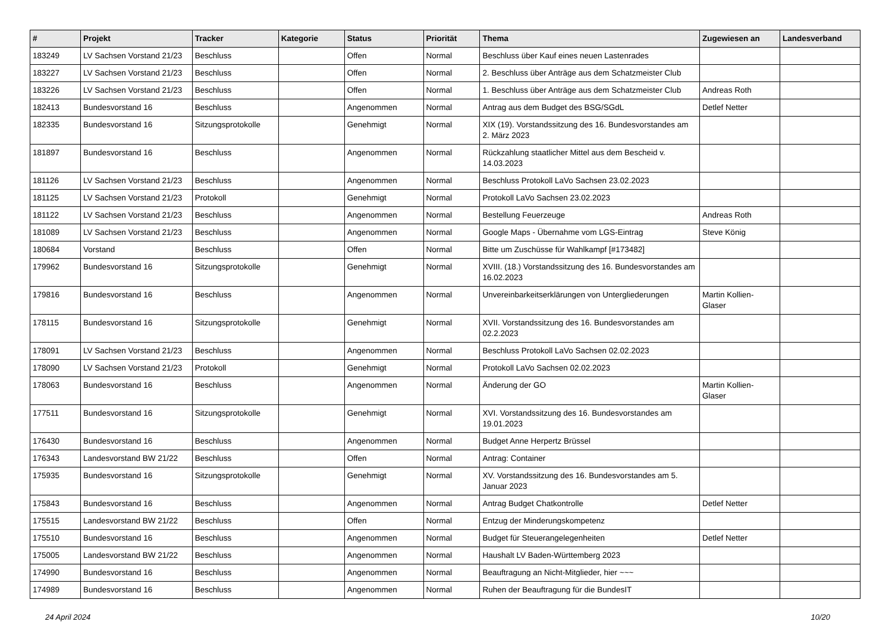| # | Projekt | Tracker | Kategorie | Status | Priorität | Thema | Zugewiesen an | Landesverband |
| --- | --- | --- | --- | --- | --- | --- | --- | --- |
| 183249 | LV Sachsen Vorstand 21/23 | Beschluss | | Offen | Normal | Beschluss über Kauf eines neuen Lastenrades | | |
| 183227 | LV Sachsen Vorstand 21/23 | Beschluss | | Offen | Normal | 2. Beschluss über Anträge aus dem Schatzmeister Club | | |
| 183226 | LV Sachsen Vorstand 21/23 | Beschluss | | Offen | Normal | 1. Beschluss über Anträge aus dem Schatzmeister Club | Andreas Roth | |
| 182413 | Bundesvorstand 16 | Beschluss | | Angenommen | Normal | Antrag aus dem Budget des BSG/SGdL | Detlef Netter | |
| 182335 | Bundesvorstand 16 | Sitzungsprotokolle | | Genehmigt | Normal | XIX (19). Vorstandssitzung des 16. Bundesvorstandes am 2. März 2023 | | |
| 181897 | Bundesvorstand 16 | Beschluss | | Angenommen | Normal | Rückzahlung staatlicher Mittel aus dem Bescheid v. 14.03.2023 | | |
| 181126 | LV Sachsen Vorstand 21/23 | Beschluss | | Angenommen | Normal | Beschluss Protokoll LaVo Sachsen 23.02.2023 | | |
| 181125 | LV Sachsen Vorstand 21/23 | Protokoll | | Genehmigt | Normal | Protokoll LaVo Sachsen 23.02.2023 | | |
| 181122 | LV Sachsen Vorstand 21/23 | Beschluss | | Angenommen | Normal | Bestellung Feuerzeuge | Andreas Roth | |
| 181089 | LV Sachsen Vorstand 21/23 | Beschluss | | Angenommen | Normal | Google Maps - Übernahme vom LGS-Eintrag | Steve König | |
| 180684 | Vorstand | Beschluss | | Offen | Normal | Bitte um Zuschüsse für Wahlkampf [#173482] | | |
| 179962 | Bundesvorstand 16 | Sitzungsprotokolle | | Genehmigt | Normal | XVIII. (18.) Vorstandssitzung des 16. Bundesvorstandes am 16.02.2023 | | |
| 179816 | Bundesvorstand 16 | Beschluss | | Angenommen | Normal | Unvereinbarkeitserklärungen von Untergliederungen | Martin Kollien-Glaser | |
| 178115 | Bundesvorstand 16 | Sitzungsprotokolle | | Genehmigt | Normal | XVII. Vorstandssitzung des 16. Bundesvorstandes am 02.2.2023 | | |
| 178091 | LV Sachsen Vorstand 21/23 | Beschluss | | Angenommen | Normal | Beschluss Protokoll LaVo Sachsen 02.02.2023 | | |
| 178090 | LV Sachsen Vorstand 21/23 | Protokoll | | Genehmigt | Normal | Protokoll LaVo Sachsen 02.02.2023 | | |
| 178063 | Bundesvorstand 16 | Beschluss | | Angenommen | Normal | Änderung der GO | Martin Kollien-Glaser | |
| 177511 | Bundesvorstand 16 | Sitzungsprotokolle | | Genehmigt | Normal | XVI. Vorstandssitzung des 16. Bundesvorstandes am 19.01.2023 | | |
| 176430 | Bundesvorstand 16 | Beschluss | | Angenommen | Normal | Budget Anne Herpertz Brüssel | | |
| 176343 | Landesvorstand BW 21/22 | Beschluss | | Offen | Normal | Antrag: Container | | |
| 175935 | Bundesvorstand 16 | Sitzungsprotokolle | | Genehmigt | Normal | XV. Vorstandssitzung des 16. Bundesvorstandes am 5. Januar 2023 | | |
| 175843 | Bundesvorstand 16 | Beschluss | | Angenommen | Normal | Antrag Budget Chatkontrolle | Detlef Netter | |
| 175515 | Landesvorstand BW 21/22 | Beschluss | | Offen | Normal | Entzug der Minderungskompetenz | | |
| 175510 | Bundesvorstand 16 | Beschluss | | Angenommen | Normal | Budget für Steuerangelegenheiten | Detlef Netter | |
| 175005 | Landesvorstand BW 21/22 | Beschluss | | Angenommen | Normal | Haushalt LV Baden-Württemberg 2023 | | |
| 174990 | Bundesvorstand 16 | Beschluss | | Angenommen | Normal | Beauftragung an Nicht-Mitglieder, hier ~~~ | | |
| 174989 | Bundesvorstand 16 | Beschluss | | Angenommen | Normal | Ruhen der Beauftragung für die BundesIT | | |
24 April 2024 10/20